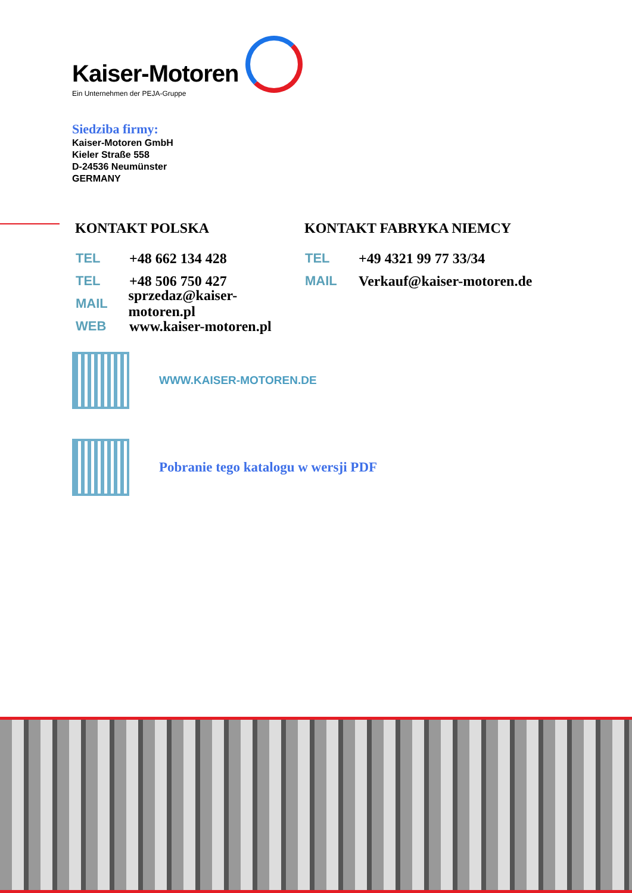Kaiser-Motoren
Ein Unternehmen der PEJA-Gruppe
Siedziba firmy:
Kaiser-Motoren GmbH
Kieler Straße 558
D-24536 Neumünster
GERMANY
KONTAKT POLSKA
TEL +48 662 134 428
TEL +48 506 750 427
MAIL sprzedaz@kaiser-motoren.pl
WEB www.kaiser-motoren.pl
KONTAKT FABRYKA NIEMCY
TEL +49 4321 99 77 33/34
MAIL Verkauf@kaiser-motoren.de
WWW.KAISER-MOTOREN.DE
Pobranie tego katalogu w wersji PDF